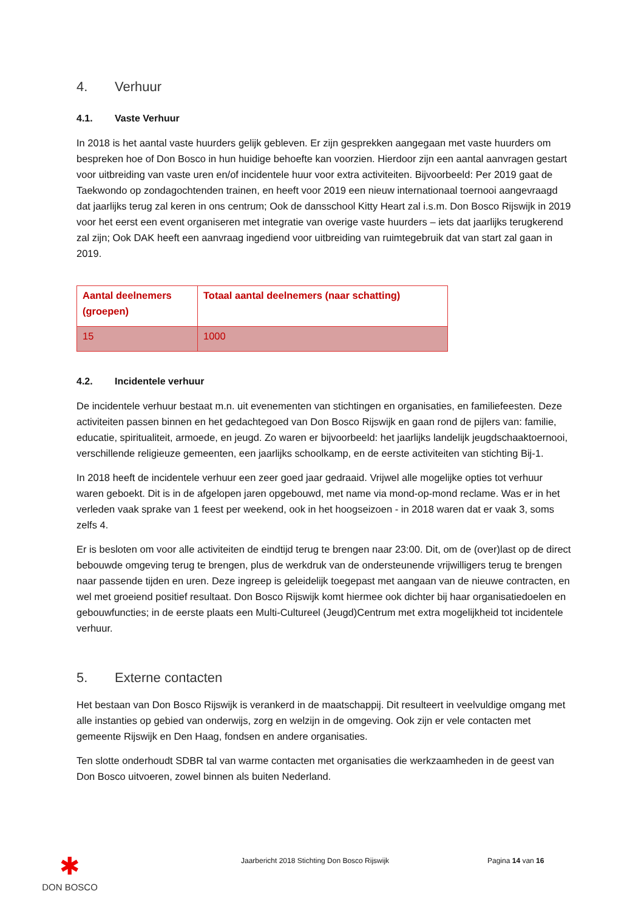4. Verhuur
4.1. Vaste Verhuur
In 2018 is het aantal vaste huurders gelijk gebleven. Er zijn gesprekken aangegaan met vaste huurders om bespreken hoe of Don Bosco in hun huidige behoefte kan voorzien. Hierdoor zijn een aantal aanvragen gestart voor uitbreiding van vaste uren en/of incidentele huur voor extra activiteiten. Bijvoorbeeld: Per 2019 gaat de Taekwondo op zondagochtenden trainen, en heeft voor 2019 een nieuw internationaal toernooi aangevraagd dat jaarlijks terug zal keren in ons centrum; Ook de dansschool Kitty Heart zal i.s.m. Don Bosco Rijswijk in 2019 voor het eerst een event organiseren met integratie van overige vaste huurders – iets dat jaarlijks terugkerend zal zijn; Ook DAK heeft een aanvraag ingediend voor uitbreiding van ruimtegebruik dat van start zal gaan in 2019.
| Aantal deelnemers (groepen) | Totaal aantal deelnemers (naar schatting) |
| --- | --- |
| 15 | 1000 |
4.2. Incidentele verhuur
De incidentele verhuur bestaat m.n. uit evenementen van stichtingen en organisaties, en familiefeesten. Deze activiteiten passen binnen en het gedachtegoed van Don Bosco Rijswijk en gaan rond de pijlers van: familie, educatie, spiritualiteit, armoede, en jeugd. Zo waren er bijvoorbeeld: het jaarlijks landelijk jeugdschaaktoernooi, verschillende religieuze gemeenten, een jaarlijks schoolkamp, en de eerste activiteiten van stichting Bij-1.
In 2018 heeft de incidentele verhuur een zeer goed jaar gedraaid. Vrijwel alle mogelijke opties tot verhuur waren geboekt. Dit is in de afgelopen jaren opgebouwd, met name via mond-op-mond reclame. Was er in het verleden vaak sprake van 1 feest per weekend, ook in het hoogseizoen - in 2018 waren dat er vaak 3, soms zelfs 4.
Er is besloten om voor alle activiteiten de eindtijd terug te brengen naar 23:00. Dit, om de (over)last op de direct bebouwde omgeving terug te brengen, plus de werkdruk van de ondersteunende vrijwilligers terug te brengen naar passende tijden en uren. Deze ingreep is geleidelijk toegepast met aangaan van de nieuwe contracten, en wel met groeiend positief resultaat. Don Bosco Rijswijk komt hiermee ook dichter bij haar organisatiedoelen en gebouwfuncties; in de eerste plaats een Multi-Cultureel (Jeugd)Centrum met extra mogelijkheid tot incidentele verhuur.
5. Externe contacten
Het bestaan van Don Bosco Rijswijk is verankerd in de maatschappij. Dit resulteert in veelvuldige omgang met alle instanties op gebied van onderwijs, zorg en welzijn in de omgeving. Ook zijn er vele contacten met gemeente Rijswijk en Den Haag, fondsen en andere organisaties.
Ten slotte onderhoudt SDBR tal van warme contacten met organisaties die werkzaamheden in de geest van Don Bosco uitvoeren, zowel binnen als buiten Nederland.
✱
DON BOSCO
Jaarbericht 2018 Stichting Don Bosco Rijswijk Pagina 14 van 16